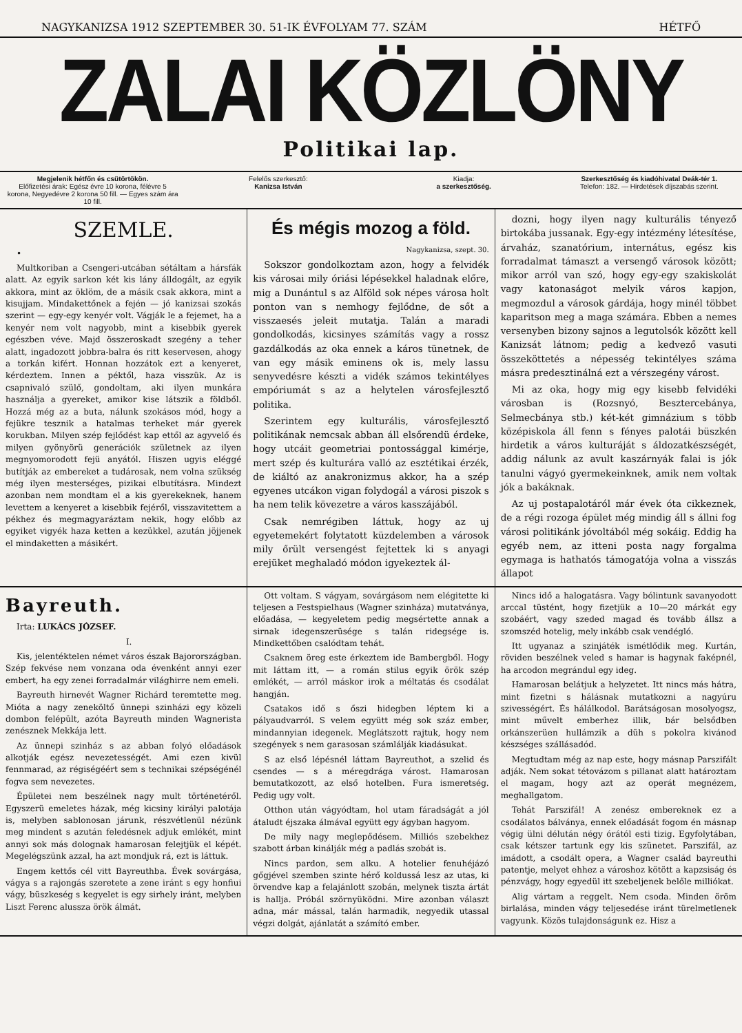NAGYKANIZSA 1912 SZEPTEMBER 30. 51-IK ÉVFOLYAM 77. SZÁM HÉTFŐ
ZALAI KÖZLÖNY
Politikai lap.
Megjelenik hétfőn és csütörtökön.
Előfizetési árak: Egész évre 10 korona, félévre 5 korona, Negyedévre 2 korona 50 fill. — Egyes szám ára 10 fill.
Felelős szerkesztő:
Kanizsa István
Kiadja:
a szerkesztőség.
Szerkesztőség és kiadóhivatal Deák-tér 1.
Telefon: 182. — Hirdetések díjszabás szerint.
SZEMLE.
•
Multkoriban a Csengeri-utcában sétáltam a hársfák alatt. Az egyik sarkon két kis lány álldogált, az egyik akkora, mint az öklöm, de a másik csak akkora, mint a kisujjam. Mindakettőnek a fején — jó kanizsai szokás szerint — egy-egy kenyér volt. Vágják le a fejemet, ha a kenyér nem volt nagyobb, mint a kisebbik gyerek egészben véve. Majd összeroskadt szegény a teher alatt, ingadozott jobbra-balra és ritt keservesen, ahogy a torkán kifért. Honnan hozzátok ezt a kenyeret, kérdeztem. Innen a péktől, haza visszük. Az is csapnivaló szülő, gondoltam, aki ilyen munkára használja a gyereket, amikor kise látszik a földből. Hozzá még az a buta, nálunk szokásos mód, hogy a fejükre tesznik a hatalmas terheket már gyerek korukban. Milyen szép fejlődést kap ettől az agyvelő és milyen gyönyörü generációk születnek az ilyen megnyomorodott fejü anyától. Hiszen ugyis eléggé butítják az embereket a tudárosak, nem volna szükség még ilyen mesterséges, pizikai elbutításra. Mindezt azonban nem mondtam el a kis gyerekeknek, hanem levettem a kenyeret a kisebbik fejéről, visszavitettem a pékhez és megmagyaráztam nekik, hogy előbb az egyiket vigyék haza ketten a kezükkel, azután jöjjenek el mindaketten a másikért.
És mégis mozog a föld.
Nagykanizsa, szept. 30.
Sokszor gondolkoztam azon, hogy a felvidék kis városai mily óriási lépésekkel haladnak előre, mig a Dunántul s az Alföld sok népes városa holt ponton van s nemhogy fejlődne, de sőt a visszaesés jeleit mutatja. Talán a maradi gondolkodás, kicsinyes számítás vagy a rossz gazdálkodás az oka ennek a káros tünetnek, de van egy másik eminens ok is, mely lassu senyvedésre készti a vidék számos tekintélyes empóriumát s az a helytelen városfejlesztő politika.
Szerintem egy kulturális, városfejlesztő politikának nemcsak abban áll elsőrendü érdeke, hogy utcáit geometriai pontossággal kimérje, mert szép és kulturára valló az esztétikai érzék, de kiáltó az anakronizmus akkor, ha a szép egyenes utcákon vigan folydogál a városi piszok s ha nem telik kövezetre a város kasszájából.
Csak nemrégiben láttuk, hogy az uj egyetemekért folytatott küzdelemben a városok mily őrült versengést fejtettek ki s anyagi erejüket meghaladó módon igyekeztek ál-
dozni, hogy ilyen nagy kulturális tényező birtokába jussanak. Egy-egy intézmény létesítése, árvaház, szanatórium, internátus, egész kis forradalmat támaszt a versengő városok között; mikor arról van szó, hogy egy-egy szakiskolát vagy katonaságot melyik város kapjon, megmozdul a városok gárdája, hogy minél többet kaparitson meg a maga számára. Ebben a nemes versenyben bizony sajnos a legutolsók között kell Kanizsát látnom; pedig a kedvező vasuti összeköttetés a népesség tekintélyes száma másra predesztinálná ezt a vérszegény várost.
Mi az oka, hogy mig egy kisebb felvidéki városban is (Rozsnyó, Besztercebánya, Selmecbánya stb.) két-két gimnázium s több középiskola áll fenn s fényes palotái büszkén hirdetik a város kulturáját s áldozatkészségét, addig nálunk az avult kaszárnyák falai is jók tanulni vágyó gyermekeinknek, amik nem voltak jók a bakáknak.
Az uj postapalotáról már évek óta cikkeznek, de a régi rozoga épület még mindig áll s állni fog városi politikánk jóvoltából még sokáig. Eddig ha egyéb nem, az itteni posta nagy forgalma egymaga is hathatós támogatója volna a visszás állapot
Bayreuth.
Irta: LUKÁCS JÓZSEF.
I.
Kis, jelentéktelen német város észak Bajorországban. Szép fekvése nem vonzana oda évenként annyi ezer embert, ha egy zenei forradalmár világhirre nem emeli.
Bayreuth hirnevét Wagner Richárd teremtette meg. Mióta a nagy zeneköltő ünnepi szinházi egy közeli dombon felépült, azóta Bayreuth minden Wagnerista zenésznek Mekkája lett.
Az ünnepi szinház s az abban folyó előadások alkotják egész nevezetességét. Ami ezen kivül fennmarad, az régiségéért sem s technikai szépségénél fogva sem nevezetes.
Épületei nem beszélnek nagy mult történetéről. Egyszerü emeletes házak, még kicsiny királyi palotája is, melyben sablonosan járunk, részvétlenül nézünk meg mindent s azután feledésnek adjuk emlékét, mint annyi sok más dolognak hamarosan felejtjük el képét. Megelégszünk azzal, ha azt mondjuk rá, ezt is láttuk.
Engem kettős cél vitt Bayreuthba. Évek sovárgása, vágya s a rajongás szeretete a zene iránt s egy honfiui vágy, büszkeség s kegyelet is egy sirhely iránt, melyben Liszt Ferenc alussza örök álmát.
Ott voltam. S vágyam, sovárgásom nem elégitette ki teljesen a Festspielhaus (Wagner szinháza) mutatványa, előadása, — kegyeletem pedig megsértette annak a sirnak idegenszerüsége s talán ridegsége is. Mindkettőben csalódtam tehát.
Csaknem öreg este érkeztem ide Bambergből. Hogy mit láttam itt, — a román stilus egyik örök szép emlékét, — arról máskor irok a méltatás és csodálat hangján.
Csatakos idő s őszi hidegben léptem ki a pályaudvarról. S velem együtt még sok száz ember, mindannyian idegenek. Meglátszott rajtuk, hogy nem szegények s nem garasosan számlálják kiadásukat.
S az első lépésnél láttam Bayreuthot, a szelid és csendes — s a méregdrága várost. Hamarosan bemutatkozott, az első hotelben. Fura ismeretség. Pedig ugy volt.
Otthon után vágyódtam, hol utam fáradságát a jól átaludt éjszaka álmával együtt egy ágyban hagyom.
De mily nagy meglepődésem. Milliós szebekhez szabott árban kinálják még a padlás szobát is.
Nincs pardon, sem alku. A hotelier fenuhéjázó gőgjével szemben szinte hérő koldussá lesz az utas, ki örvendve kap a felajánlott szobán, melynek tiszta ártát is hallja. Próbál szörnyüködni. Mire azonban választ adna, már mással, talán harmadik, negyedik utassal végzi dolgát, ajánlatát a számító ember.
Nincs idő a halogatásra. Vagy bólintunk savanyodott arccal tüstént, hogy fizetjük a 10—20 márkát egy szobáért, vagy szeded magad és tovább állsz a szomszéd hotelig, mely inkább csak vendégló.
Itt ugyanaz a szinjáték ismétlődik meg. Kurtán, röviden beszélnek veled s hamar is hagynak faképnél, ha arcodon megrándul egy ideg.
Hamarosan belátjuk a helyzetet. Itt nincs más hátra, mint fizetni s hálásnak mutatkozni a nagyúru szivességért. És hálálkodol. Barátságosan mosolyogsz, mint művelt emberhez illik, bár belsődben orkánszerüen hullámzik a düh s pokolra kivánod készséges szállásadód.
Megtudtam még az nap este, hogy másnap Parszifált adják. Nem sokat tétovázom s pillanat alatt határoztam el magam, hogy azt az operát megnézem, meghallgatom.
Tehát Parszifál! A zenész embereknek ez a csodálatos bálványa, ennek előadását fogom én másnap végig ülni délután négy órától esti tizig. Egyfolytában, csak kétszer tartunk egy kis szünetet. Parszifál, az imádott, a csodált opera, a Wagner család bayreuthi patentje, melyet ehhez a városhoz kötött a kapzsiság és pénzvágy, hogy egyedül itt szebeljenek belőle milliókat.
Alig vártam a reggelt. Nem csoda. Minden öröm birlalása, minden vágy teljesedése iránt türelmetlenek vagyunk. Közös tulajdonságunk ez. Hisz a